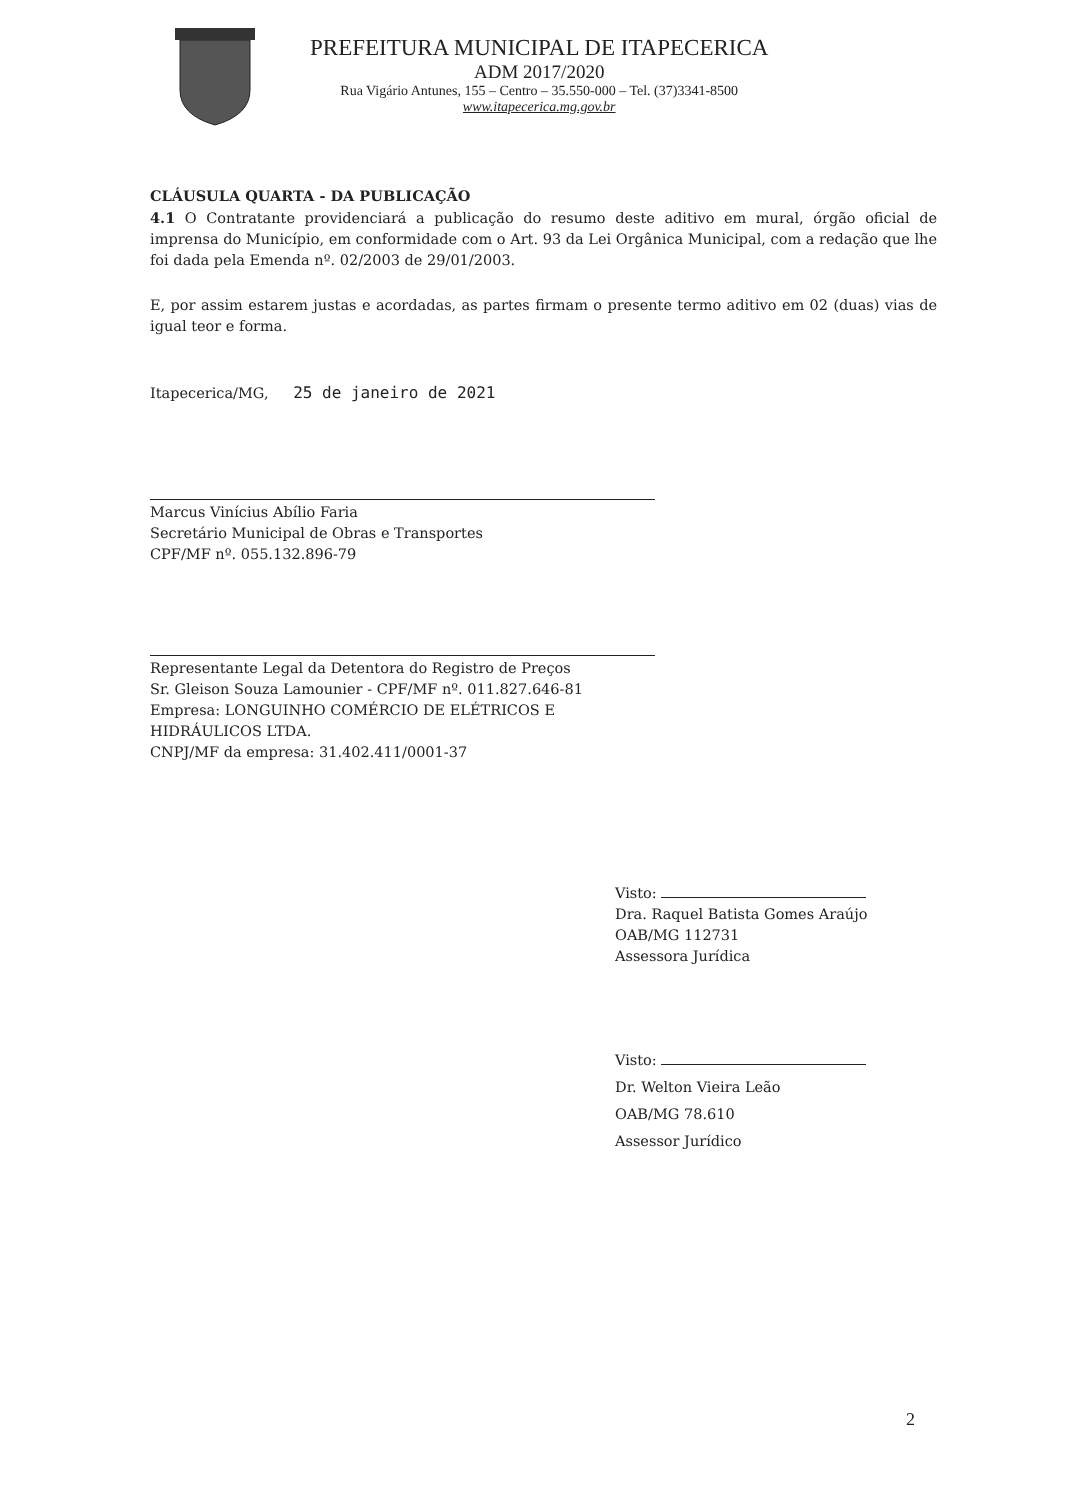PREFEITURA MUNICIPAL DE ITAPECERICA
ADM 2017/2020
Rua Vigário Antunes, 155 – Centro – 35.550-000 – Tel. (37)3341-8500
www.itapecerica.mg.gov.br
CLÁUSULA QUARTA - DA PUBLICAÇÃO
4.1 O Contratante providenciará a publicação do resumo deste aditivo em mural, órgão oficial de imprensa do Município, em conformidade com o Art. 93 da Lei Orgânica Municipal, com a redação que lhe foi dada pela Emenda nº. 02/2003 de 29/01/2003.
E, por assim estarem justas e acordadas, as partes firmam o presente termo aditivo em 02 (duas) vias de igual teor e forma.
Itapecerica/MG, 25 de janeiro de 2021
Marcus Vinícius Abílio Faria
Secretário Municipal de Obras e Transportes
CPF/MF nº. 055.132.896-79
Representante Legal da Detentora do Registro de Preços
Sr. Gleison Souza Lamounier - CPF/MF nº. 011.827.646-81
Empresa: LONGUINHO COMÉRCIO DE ELÉTRICOS E HIDRÁULICOS LTDA.
CNPJ/MF da empresa: 31.402.411/0001-37
Visto:
Dra. Raquel Batista Gomes Araújo
OAB/MG 112731
Assessora Jurídica
Visto:
Dr. Welton Vieira Leão
OAB/MG 78.610
Assessor Jurídico
2